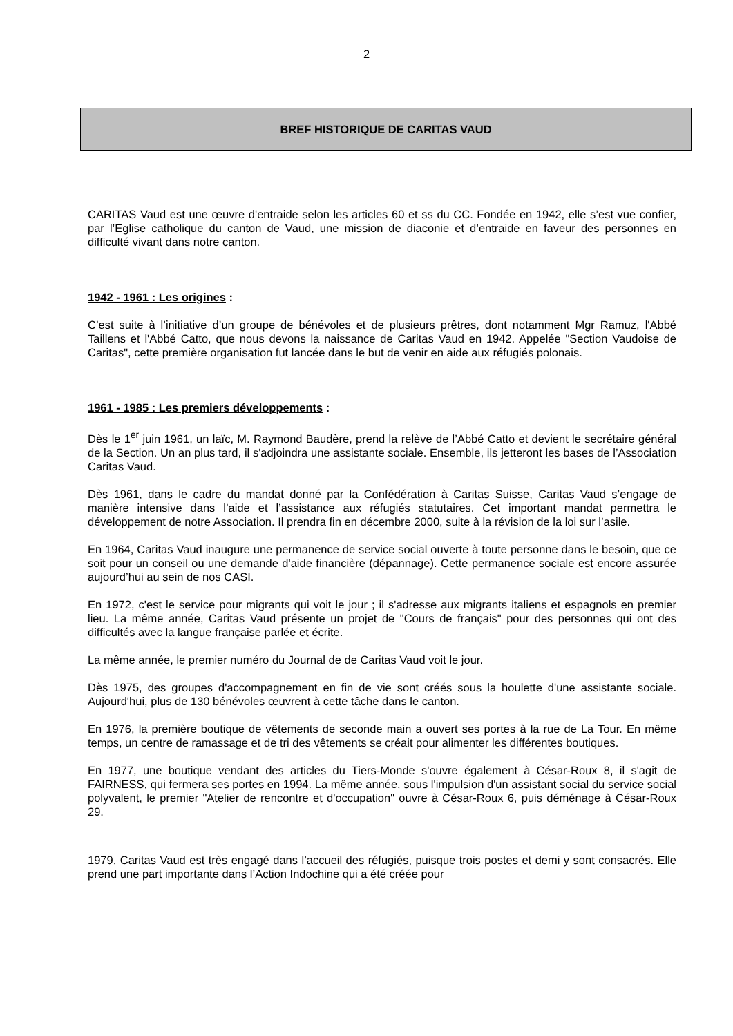2
BREF HISTORIQUE DE CARITAS VAUD
CARITAS Vaud est une œuvre d'entraide selon les articles 60 et ss du CC. Fondée en 1942, elle s’est vue confier, par l’Eglise catholique du canton de Vaud, une mission de diaconie et d’entraide en faveur des personnes en difficulté vivant dans notre canton.
1942 - 1961 : Les origines :
C’est suite à l’initiative d’un groupe de bénévoles et de plusieurs prêtres, dont notamment Mgr Ramuz, l'Abbé Taillens et l'Abbé Catto, que nous devons la naissance de Caritas Vaud en 1942. Appelée "Section Vaudoise de Caritas", cette première organisation fut lancée dans le but de venir en aide aux réfugiés polonais.
1961 - 1985 : Les premiers développements :
Dès le 1<sup>er</sup> juin 1961, un laïc, M. Raymond Baudère, prend la relève de l’Abbé Catto et devient le secrétaire général de la Section. Un an plus tard, il s'adjoindra une assistante sociale. Ensemble, ils jetteront les bases de l’Association Caritas Vaud.
Dès 1961, dans le cadre du mandat donné par la Confédération à Caritas Suisse, Caritas Vaud s’engage de manière intensive dans l’aide et l’assistance aux réfugiés statutaires. Cet important mandat permettra le développement de notre Association. Il prendra fin en décembre 2000, suite à la révision de la loi sur l’asile.
En 1964, Caritas Vaud inaugure une permanence de service social ouverte à toute personne dans le besoin, que ce soit pour un conseil ou une demande d'aide financière (dépannage). Cette permanence sociale est encore assurée aujourd’hui au sein de nos CASI.
En 1972, c'est le service pour migrants qui voit le jour ; il s'adresse aux migrants italiens et espagnols en premier lieu. La même année, Caritas Vaud présente un projet de "Cours de français" pour des personnes qui ont des difficultés avec la langue française parlée et écrite.
La même année, le premier numéro du Journal de de Caritas Vaud voit le jour.
Dès 1975, des groupes d'accompagnement en fin de vie sont créés sous la houlette d'une assistante sociale. Aujourd'hui, plus de 130 bénévoles œuvrent à cette tâche dans le canton.
En 1976, la première boutique de vêtements de seconde main a ouvert ses portes à la rue de La Tour. En même temps, un centre de ramassage et de tri des vêtements se créait pour alimenter les différentes boutiques.
En 1977, une boutique vendant des articles du Tiers-Monde s'ouvre également à César-Roux 8, il s'agit de FAIRNESS, qui fermera ses portes en 1994. La même année, sous l'impulsion d'un assistant social du service social polyvalent, le premier "Atelier de rencontre et d'occupation" ouvre à César-Roux 6, puis déménage à César-Roux 29.
1979, Caritas Vaud est très engagé dans l’accueil des réfugiés, puisque trois postes et demi y sont consacrés. Elle prend une part importante dans l’Action Indochine qui a été créée pour